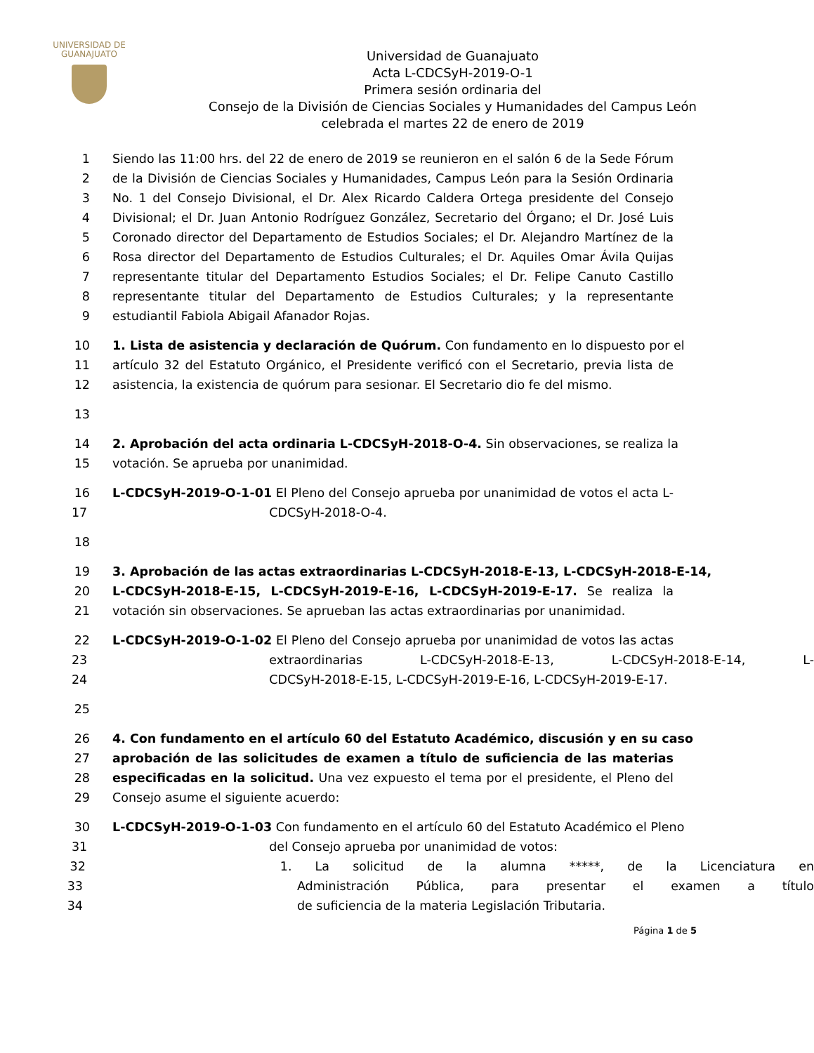UNIVERSIDAD DE
GUANAJUATO
Universidad de Guanajuato
Acta L-CDCSyH-2019-O-1
Primera sesión ordinaria del
Consejo de la División de Ciencias Sociales y Humanidades del Campus León
celebrada el martes 22 de enero de 2019
1 Siendo las 11:00 hrs. del 22 de enero de 2019 se reunieron en el salón 6 de la Sede Fórum
2 de la División de Ciencias Sociales y Humanidades, Campus León para la Sesión Ordinaria
3 No. 1 del Consejo Divisional, el Dr. Alex Ricardo Caldera Ortega presidente del Consejo
4 Divisional; el Dr. Juan Antonio Rodríguez González, Secretario del Órgano; el Dr. José Luis
5 Coronado director del Departamento de Estudios Sociales; el Dr. Alejandro Martínez de la
6 Rosa director del Departamento de Estudios Culturales; el Dr. Aquiles Omar Ávila Quijas
7 representante titular del Departamento Estudios Sociales; el Dr. Felipe Canuto Castillo
8 representante titular del Departamento de Estudios Culturales; y la representante
9 estudiantil Fabiola Abigail Afanador Rojas.
10 1. Lista de asistencia y declaración de Quórum. Con fundamento en lo dispuesto por el
11 artículo 32 del Estatuto Orgánico, el Presidente verificó con el Secretario, previa lista de
12 asistencia, la existencia de quórum para sesionar. El Secretario dio fe del mismo.
13
14 2. Aprobación del acta ordinaria L-CDCSyH-2018-O-4. Sin observaciones, se realiza la
15 votación. Se aprueba por unanimidad.
16 L-CDCSyH-2019-O-1-01 El Pleno del Consejo aprueba por unanimidad de votos el acta L-
17 CDCSyH-2018-O-4.
18
19 3. Aprobación de las actas extraordinarias L-CDCSyH-2018-E-13, L-CDCSyH-2018-E-14,
20 L-CDCSyH-2018-E-15, L-CDCSyH-2019-E-16, L-CDCSyH-2019-E-17. Se realiza la
21 votación sin observaciones. Se aprueban las actas extraordinarias por unanimidad.
22 L-CDCSyH-2019-O-1-02 El Pleno del Consejo aprueba por unanimidad de votos las actas
23 extraordinarias L-CDCSyH-2018-E-13, L-CDCSyH-2018-E-14, L-
24 CDCSyH-2018-E-15, L-CDCSyH-2019-E-16, L-CDCSyH-2019-E-17.
25
26 4. Con fundamento en el artículo 60 del Estatuto Académico, discusión y en su caso
27 aprobación de las solicitudes de examen a título de suficiencia de las materias
28 especificadas en la solicitud. Una vez expuesto el tema por el presidente, el Pleno del
29 Consejo asume el siguiente acuerdo:
30 L-CDCSyH-2019-O-1-03 Con fundamento en el artículo 60 del Estatuto Académico el Pleno
31 del Consejo aprueba por unanimidad de votos:
32 1. La solicitud de la alumna *****, de la Licenciatura en
33 Administración Pública, para presentar el examen a título
34 de suficiencia de la materia Legislación Tributaria.
Página 1 de 5